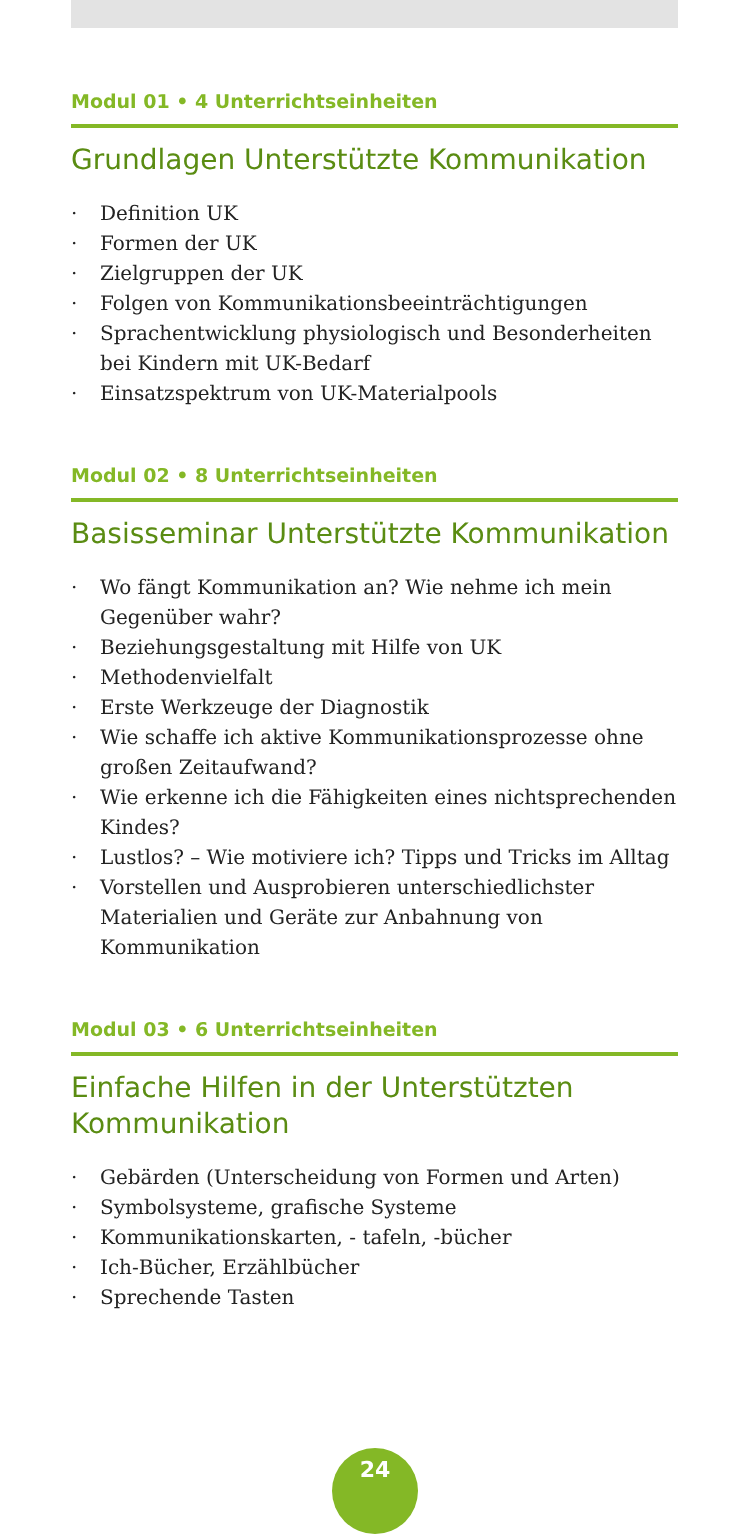Modul 01 • 4 Unterrichtseinheiten
Grundlagen Unterstützte Kommunikation
· Definition UK
· Formen der UK
· Zielgruppen der UK
· Folgen von Kommunikationsbeeinträchtigungen
· Sprachentwicklung physiologisch und Besonderheiten bei Kindern mit UK-Bedarf
· Einsatzspektrum von UK-Materialpools
Modul 02 • 8 Unterrichtseinheiten
Basisseminar Unterstützte Kommunikation
· Wo fängt Kommunikation an? Wie nehme ich mein Gegenüber wahr?
· Beziehungsgestaltung mit Hilfe von UK
· Methodenvielfalt
· Erste Werkzeuge der Diagnostik
· Wie schaffe ich aktive Kommunikationsprozesse ohne großen Zeitaufwand?
· Wie erkenne ich die Fähigkeiten eines nichtsprechenden Kindes?
· Lustlos? – Wie motiviere ich? Tipps und Tricks im Alltag
· Vorstellen und Ausprobieren unterschiedlichster Materialien und Geräte zur Anbahnung von Kommunikation
Modul 03 • 6 Unterrichtseinheiten
Einfache Hilfen in der Unterstützten Kommunikation
· Gebärden (Unterscheidung von Formen und Arten)
· Symbolsysteme, grafische Systeme
· Kommunikationskarten, - tafeln, -bücher
· Ich-Bücher, Erzählbücher
· Sprechende Tasten
24